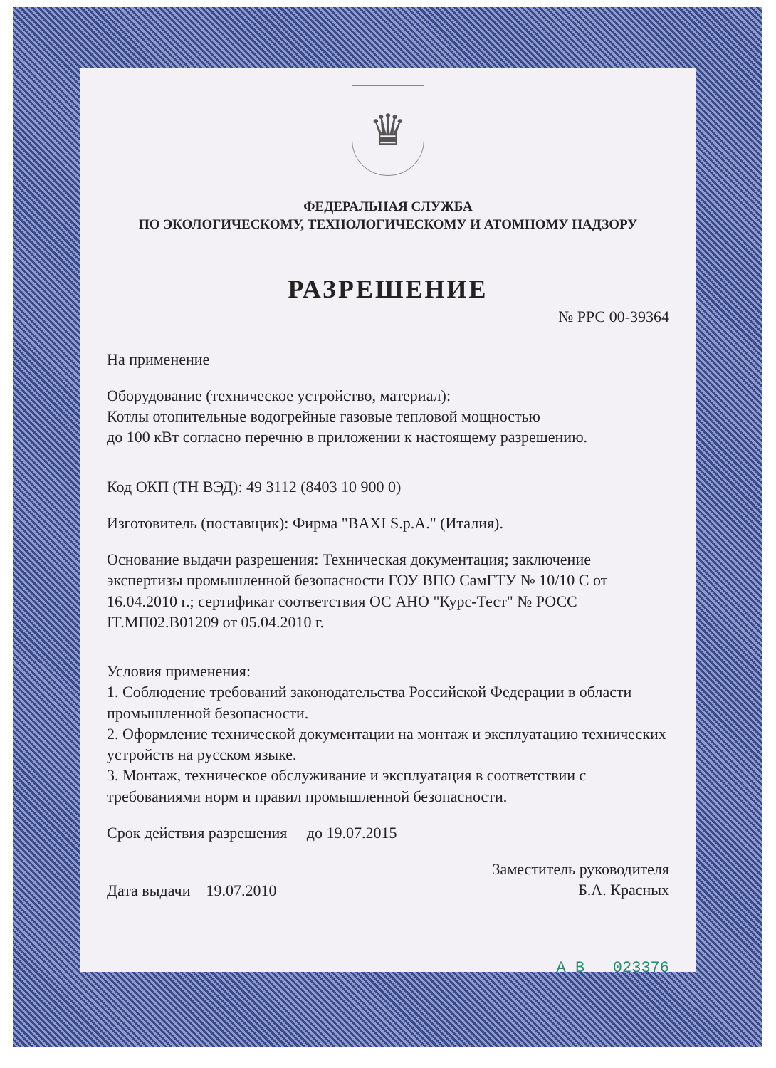♛
ФЕДЕРАЛЬНАЯ СЛУЖБА
ПО ЭКОЛОГИЧЕСКОМУ, ТЕХНОЛОГИЧЕСКОМУ И АТОМНОМУ НАДЗОРУ
РАЗРЕШЕНИЕ
№ РРС 00-39364
На применение
Оборудование (техническое устройство, материал):
Котлы отопительные водогрейные газовые тепловой мощностью
до 100 кВт согласно перечню в приложении к настоящему разрешению.
Код ОКП (ТН ВЭД): 49 3112 (8403 10 900 0)
Изготовитель (поставщик): Фирма "BAXI S.p.A." (Италия).
Основание выдачи разрешения: Техническая документация; заключение экспертизы промышленной безопасности ГОУ ВПО СамГТУ № 10/10 С от 16.04.2010 г.; сертификат соответствия ОС АНО "Курс-Тест" № РОСС IT.МП02.В01209 от 05.04.2010 г.
Условия применения:
1. Соблюдение требований законодательства Российской Федерации в области промышленной безопасности.
2. Оформление технической документации на монтаж и эксплуатацию технических устройств на русском языке.
3. Монтаж, техническое обслуживание и эксплуатация в соответствии с требованиями норм и правил промышленной безопасности.
Срок действия разрешения до 19.07.2015
Дата выдачи 19.07.2010 Заместитель руководителя
Б.А. Красных
А В 023376